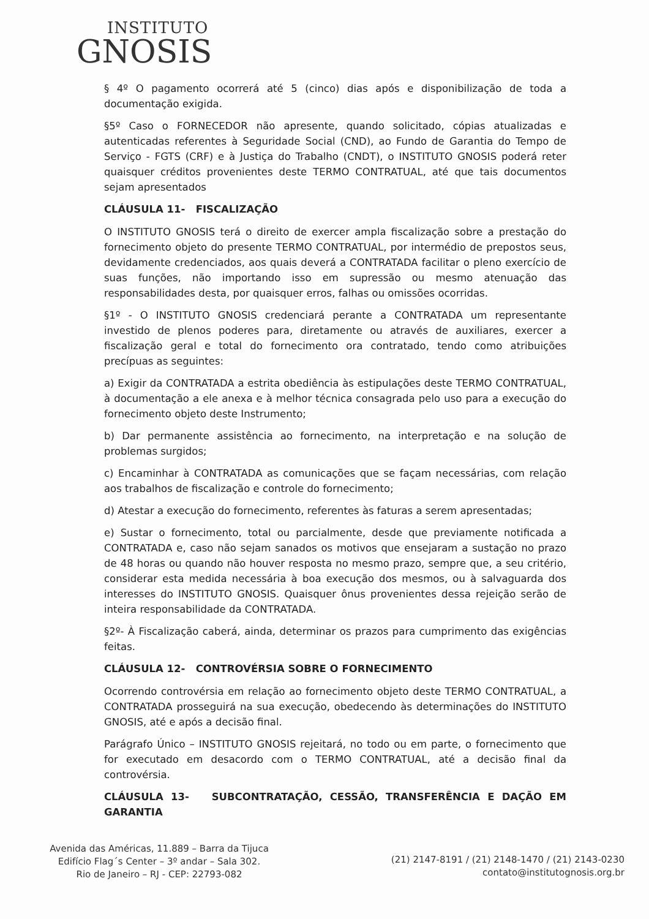INSTITUTO
GNOSIS
§ 4º O pagamento ocorrerá até 5 (cinco) dias após e disponibilização de toda a documentação exigida.
§5º Caso o FORNECEDOR não apresente, quando solicitado, cópias atualizadas e autenticadas referentes à Seguridade Social (CND), ao Fundo de Garantia do Tempo de Serviço - FGTS (CRF) e à Justiça do Trabalho (CNDT), o INSTITUTO GNOSIS poderá reter quaisquer créditos provenientes deste TERMO CONTRATUAL, até que tais documentos sejam apresentados
CLÁUSULA 11- FISCALIZAÇÃO
O INSTITUTO GNOSIS terá o direito de exercer ampla fiscalização sobre a prestação do fornecimento objeto do presente TERMO CONTRATUAL, por intermédio de prepostos seus, devidamente credenciados, aos quais deverá a CONTRATADA facilitar o pleno exercício de suas funções, não importando isso em supressão ou mesmo atenuação das responsabilidades desta, por quaisquer erros, falhas ou omissões ocorridas.
§1º - O INSTITUTO GNOSIS credenciará perante a CONTRATADA um representante investido de plenos poderes para, diretamente ou através de auxiliares, exercer a fiscalização geral e total do fornecimento ora contratado, tendo como atribuições precípuas as seguintes:
a) Exigir da CONTRATADA a estrita obediência às estipulações deste TERMO CONTRATUAL, à documentação a ele anexa e à melhor técnica consagrada pelo uso para a execução do fornecimento objeto deste Instrumento;
b) Dar permanente assistência ao fornecimento, na interpretação e na solução de problemas surgidos;
c) Encaminhar à CONTRATADA as comunicações que se façam necessárias, com relação aos trabalhos de fiscalização e controle do fornecimento;
d) Atestar a execução do fornecimento, referentes às faturas a serem apresentadas;
e) Sustar o fornecimento, total ou parcialmente, desde que previamente notificada a CONTRATADA e, caso não sejam sanados os motivos que ensejaram a sustação no prazo de 48 horas ou quando não houver resposta no mesmo prazo, sempre que, a seu critério, considerar esta medida necessária à boa execução dos mesmos, ou à salvaguarda dos interesses do INSTITUTO GNOSIS. Quaisquer ônus provenientes dessa rejeição serão de inteira responsabilidade da CONTRATADA.
§2º- À Fiscalização caberá, ainda, determinar os prazos para cumprimento das exigências feitas.
CLÁUSULA 12- CONTROVÉRSIA SOBRE O FORNECIMENTO
Ocorrendo controvérsia em relação ao fornecimento objeto deste TERMO CONTRATUAL, a CONTRATADA prosseguirá na sua execução, obedecendo às determinações do INSTITUTO GNOSIS, até e após a decisão final.
Parágrafo Único – INSTITUTO GNOSIS rejeitará, no todo ou em parte, o fornecimento que for executado em desacordo com o TERMO CONTRATUAL, até a decisão final da controvérsia.
CLÁUSULA 13- SUBCONTRATAÇÃO, CESSÃO, TRANSFERÊNCIA E DAÇÃO EM GARANTIA
Avenida das Américas, 11.889 – Barra da Tijuca
Edifício Flag´s Center – 3º andar – Sala 302.
Rio de Janeiro – RJ - CEP: 22793-082
(21) 2147-8191 / (21) 2148-1470 / (21) 2143-0230
contato@institutognosis.org.br